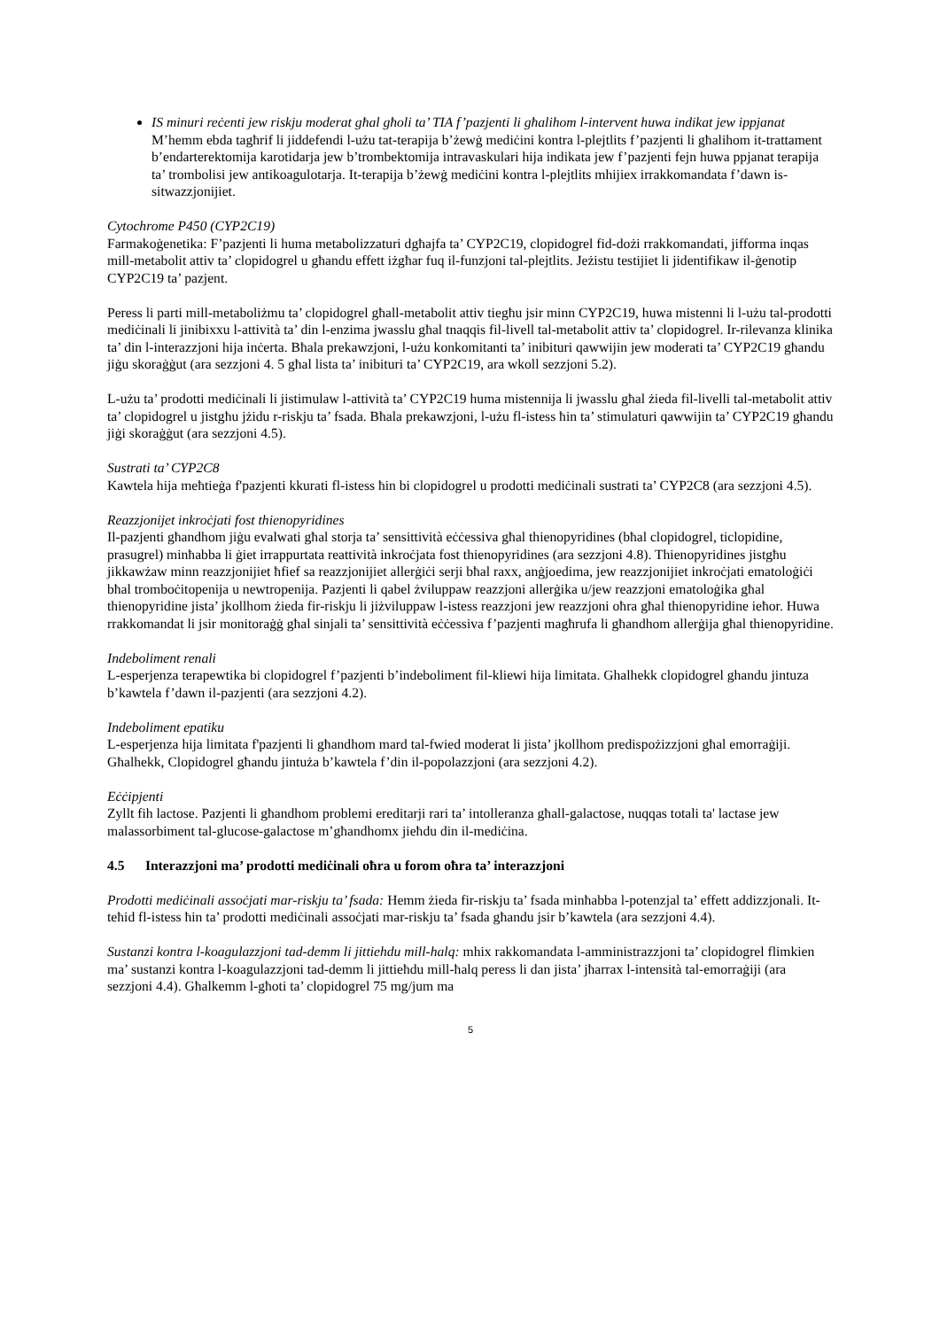IS minuri reċenti jew riskju moderat għal għoli ta’ TIA f’pazjenti li għalihom l-intervent huwa indikat jew ippjanat
M’hemm ebda tagħrif li jiddefendi l-użu tat-terapija b’żewġ mediċini kontra l-plejtlits f’pazjenti li għalihom it-trattament b’endarterektomija karotidarja jew b’trombektomija intravaskulari hija indikata jew f’pazjenti fejn huwa ppjanat terapija ta’ trombolisi jew antikoagulotarja. It-terapija b’żewġ mediċini kontra l-plejtlits mhijiex irrakkomandata f’dawn is-sitwazzjonijiet.
Cytochrome P450 (CYP2C19)
Farmakoġenetika: F’pazjenti li huma metabolizzaturi dgħajfa ta’ CYP2C19, clopidogrel fid-dożi rrakkomandati, jifforma inqas mill-metabolit attiv ta’ clopidogrel u għandu effett iżgħar fuq il-funzjoni tal-plejtlits. Jeżistu testijiet li jidentifikaw il-ġenotip CYP2C19 ta’ pazjent.
Peress li parti mill-metaboliżmu ta’ clopidogrel għall-metabolit attiv tiegħu jsir minn CYP2C19, huwa mistenni li l-użu tal-prodotti mediċinali li jinibixxu l-attività ta’ din l-enzima jwasslu għal tnaqqis fil-livell tal-metabolit attiv ta’ clopidogrel. Ir-rilevanza klinika ta’ din l-interazzjoni hija inċerta. Bħala prekawzjoni, l-użu konkomitanti ta’ inibituri qawwijin jew moderati ta’ CYP2C19 għandu jiġu skoraġġut (ara sezzjoni 4. 5 għal lista ta’ inibituri ta’ CYP2C19, ara wkoll sezzjoni 5.2).
L-użu ta’ prodotti mediċinali li jistimulaw l-attività ta’ CYP2C19 huma mistennija li jwasslu għal żieda fil-livelli tal-metabolit attiv ta’ clopidogrel u jistgħu jżidu r-riskju ta’ fsada. Bħala prekawzjoni, l-użu fl-istess ħin ta’ stimulaturi qawwijin ta’ CYP2C19 għandu jiġi skoraġġut (ara sezzjoni 4.5).
Sustrati ta’ CYP2C8
Kawtela hija meħtieġa f'pazjenti kkurati fl-istess ħin bi clopidogrel u prodotti mediċinali sustrati ta’ CYP2C8 (ara sezzjoni 4.5).
Reazzjonijet inkroċjati fost thienopyridines
Il-pazjenti għandhom jiġu evalwati għal storja ta’ sensittività eċċessiva għal thienopyridines (bħal clopidogrel, ticlopidine, prasugrel) minħabba li ġiet irrappurtata reattività inkroċjata fost thienopyridines (ara sezzjoni 4.8). Thienopyridines jistgħu jikkawżaw minn reazzjonijiet ħfief sa reazzjonijiet allerġiċi serji bħal raxx, anġjoedima, jew reazzjonijiet inkroċjati ematoloġiċi bħal tromboċitopenija u newtropenija. Pazjenti li qabel żviluppaw reazzjoni allerġika u/jew reazzjoni ematoloġika għal thienopyridine jista’ jkollhom żieda fir-riskju li jiżviluppaw l-istess reazzjoni jew reazzjoni oħra għal thienopyridine ieħor. Huwa rrakkomandat li jsir monitoraġġ għal sinjali ta’ sensittività eċċessiva f’pazjenti magħrufa li għandhom allerġija għal thienopyridine.
Indeboliment renali
L-esperjenza terapewtika bi clopidogrel f’pazjenti b’indeboliment fil-kliewi hija limitata. Ghalhekk clopidogrel ghandu jintuza b’kawtela f’dawn il-pazjenti (ara sezzjoni 4.2).
Indeboliment epatiku
L-esperjenza hija limitata f'pazjenti li għandhom mard tal-fwied moderat li jista’ jkollhom predispożizzjoni għal emorraġiji. Għalhekk, Clopidogrel għandu jintuża b’kawtela f’din il-popolazzjoni (ara sezzjoni 4.2).
Eċċipjenti
Zyllt fih lactose. Pazjenti li għandhom problemi ereditarji rari ta’ intolleranza għall-galactose, nuqqas totali ta' lactase jew malassorbiment tal-glucose-galactose m’għandhomx jieħdu din il-mediċina.
4.5 Interazzjoni ma’ prodotti mediċinali oħra u forom oħra ta’ interazzjoni
Prodotti mediċinali assoċjati mar-riskju ta’ fsada: Hemm żieda fir-riskju ta’ fsada minħabba l-potenzjal ta’ effett addizzjonali. It-teħid fl-istess ħin ta’ prodotti mediċinali assoċjati mar-riskju ta’ fsada għandu jsir b’kawtela (ara sezzjoni 4.4).
Sustanzi kontra l-koagulazzjoni tad-demm li jittiehdu mill-halq: mhix rakkomandata l-amministrazzjoni ta’ clopidogrel flimkien ma’ sustanzi kontra l-koagulazzjoni tad-demm li jittieħdu mill-ħalq peress li dan jista’ jħarrax l-intensità tal-emorraġiji (ara sezzjoni 4.4). Għalkemm l-għoti ta’ clopidogrel 75 mg/jum ma
5